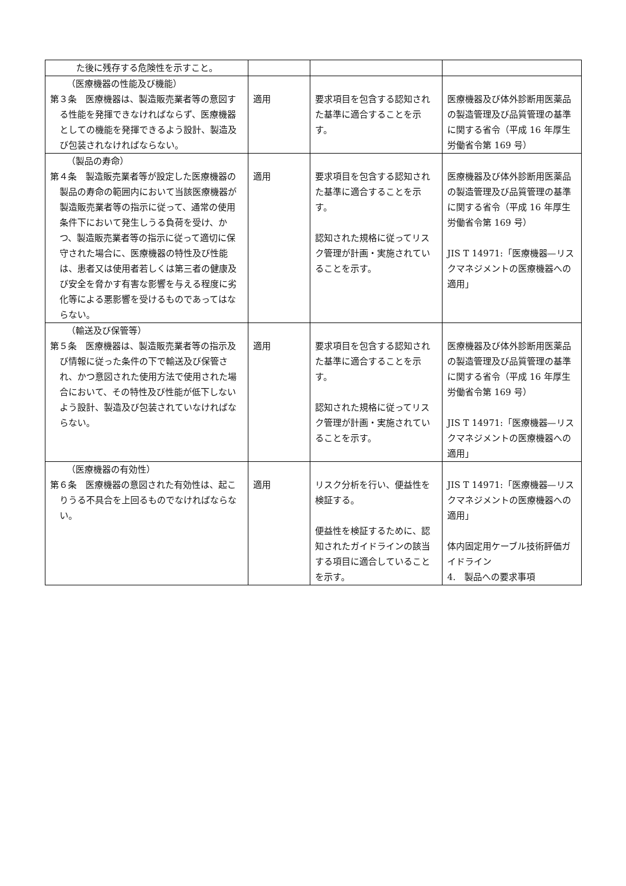| た後に残存する危険性を示すこと。 | | | |
| （医療機器の性能及び機能） 第３条 医療機器は、製造販売業者等の意図する性能を発揮できなければならず、医療機器としての機能を発揮できるよう設計、製造及び包装されなければならない。 | 適用 | 要求項目を包含する認知された基準に適合することを示す。 | 医療機器及び体外診断用医薬品の製造管理及び品質管理の基準に関する省令（平成 16 年厚生労働省令第 169 号） |
| （製品の寿命） 第４条 製造販売業者等が設定した医療機器の製品の寿命の範囲内において当該医療機器が製造販売業者等の指示に従って、通常の使用条件下において発生しうる負荷を受け、かつ、製造販売業者等の指示に従って適切に保守された場合に、医療機器の特性及び性能は、患者又は使用者若しくは第三者の健康及び安全を脅かす有害な影響を与える程度に劣化等による悪影響を受けるものであってはならない。 | 適用 | 要求項目を包含する認知された基準に適合することを示す。 認知された規格に従ってリスク管理が計画・実施されていることを示す。 | 医療機器及び体外診断用医薬品の製造管理及び品質管理の基準に関する省令（平成 16 年厚生労働省令第 169 号） JIS T 14971:「医療機器—リスクマネジメントの医療機器への適用」 |
| （輸送及び保管等） 第５条 医療機器は、製造販売業者等の指示及び情報に従った条件の下で輸送及び保管され、かつ意図された使用方法で使用された場合において、その特性及び性能が低下しないよう設計、製造及び包装されていなければならない。 | 適用 | 要求項目を包含する認知された基準に適合することを示す。 認知された規格に従ってリスク管理が計画・実施されていることを示す。 | 医療機器及び体外診断用医薬品の製造管理及び品質管理の基準に関する省令（平成 16 年厚生労働省令第 169 号） JIS T 14971:「医療機器—リスクマネジメントの医療機器への適用」 |
| （医療機器の有効性） 第６条 医療機器の意図された有効性は、起こりうる不具合を上回るものでなければならない。 | 適用 | リスク分析を行い、便益性を検証する。 便益性を検証するために、認知されたガイドラインの該当する項目に適合していることを示す。 | JIS T 14971:「医療機器—リスクマネジメントの医療機器への適用」 体内固定用ケーブル技術評価ガイドライン 4. 製品への要求事項 |